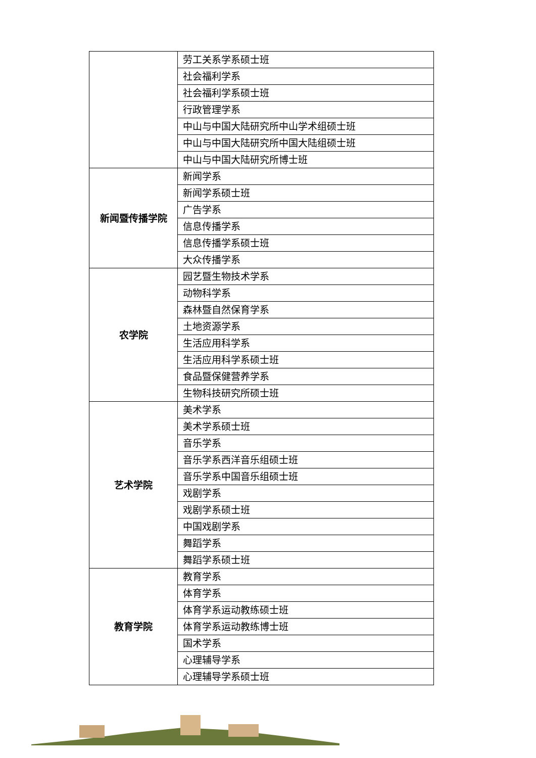| | 劳工关系学系硕士班 |
| | 社会福利学系 |
| | 社会福利学系硕士班 |
| | 行政管理学系 |
| | 中山与中国大陆研究所中山学术组硕士班 |
| | 中山与中国大陆研究所中国大陆组硕士班 |
| | 中山与中国大陆研究所博士班 |
| 新闻暨传播学院 | 新闻学系 |
| | 新闻学系硕士班 |
| | 广告学系 |
| | 信息传播学系 |
| | 信息传播学系硕士班 |
| | 大众传播学系 |
| 农学院 | 园艺暨生物技术学系 |
| | 动物科学系 |
| | 森林暨自然保育学系 |
| | 土地资源学系 |
| | 生活应用科学系 |
| | 生活应用科学系硕士班 |
| | 食品暨保健营养学系 |
| | 生物科技研究所硕士班 |
| 艺术学院 | 美术学系 |
| | 美术学系硕士班 |
| | 音乐学系 |
| | 音乐学系西洋音乐组硕士班 |
| | 音乐学系中国音乐组硕士班 |
| | 戏剧学系 |
| | 戏剧学系硕士班 |
| | 中国戏剧学系 |
| | 舞蹈学系 |
| | 舞蹈学系硕士班 |
| 教育学院 | 教育学系 |
| | 体育学系 |
| | 体育学系运动教练硕士班 |
| | 体育学系运动教练博士班 |
| | 国术学系 |
| | 心理辅导学系 |
| | 心理辅导学系硕士班 |